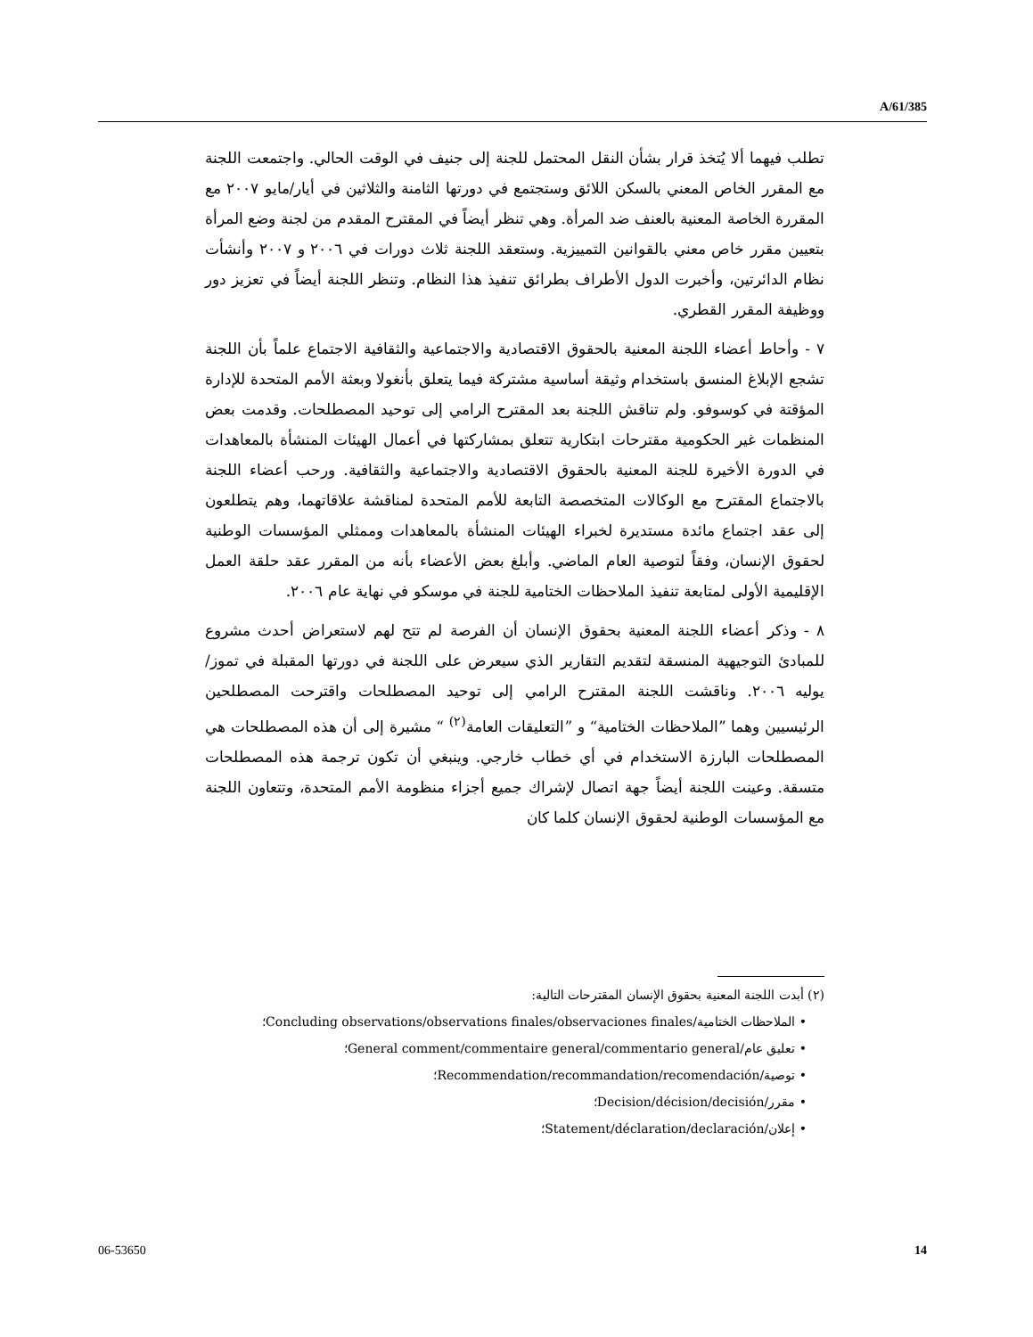A/61/385
تطلب فيهما ألا يُتخذ قرار بشأن النقل المحتمل للجنة إلى جنيف في الوقت الحالي. واجتمعت اللجنة مع المقرر الخاص المعني بالسكن اللائق وستجتمع في دورتها الثامنة والثلاثين في أيار/مايو ٢٠٠٧ مع المقررة الخاصة المعنية بالعنف ضد المرأة. وهي تنظر أيضاً في المقترح المقدم من لجنة وضع المرأة بتعيين مقرر خاص معني بالقوانين التمييزية. وستعقد اللجنة ثلاث دورات في ٢٠٠٦ و ٢٠٠٧ وأنشأت نظام الدائرتين، وأخبرت الدول الأطراف بطرائق تنفيذ هذا النظام. وتنظر اللجنة أيضاً في تعزيز دور ووظيفة المقرر القطري.
٧ - وأحاط أعضاء اللجنة المعنية بالحقوق الاقتصادية والاجتماعية والثقافية الاجتماع علماً بأن اللجنة تشجع الإبلاغ المنسق باستخدام وثيقة أساسية مشتركة فيما يتعلق بأنغولا وبعثة الأمم المتحدة للإدارة المؤقتة في كوسوفو. ولم تناقش اللجنة بعد المقترح الرامي إلى توحيد المصطلحات. وقدمت بعض المنظمات غير الحكومية مقترحات ابتكارية تتعلق بمشاركتها في أعمال الهيئات المنشأة بالمعاهدات في الدورة الأخيرة للجنة المعنية بالحقوق الاقتصادية والاجتماعية والثقافية. ورحب أعضاء اللجنة بالاجتماع المقترح مع الوكالات المتخصصة التابعة للأمم المتحدة لمناقشة علاقاتهما، وهم يتطلعون إلى عقد اجتماع مائدة مستديرة لخبراء الهيئات المنشأة بالمعاهدات وممثلي المؤسسات الوطنية لحقوق الإنسان، وفقاً لتوصية العام الماضي. وأبلغ بعض الأعضاء بأنه من المقرر عقد حلقة العمل الإقليمية الأولى لمتابعة تنفيذ الملاحظات الختامية للجنة في موسكو في نهاية عام ٢٠٠٦.
٨ - وذكر أعضاء اللجنة المعنية بحقوق الإنسان أن الفرصة لم تتح لهم لاستعراض أحدث مشروع للمبادئ التوجيهية المنسقة لتقديم التقارير الذي سيعرض على اللجنة في دورتها المقبلة في تموز/يوليه ٢٠٠٦. وناقشت اللجنة المقترح الرامي إلى توحيد المصطلحات واقترحت المصطلحين الرئيسيين وهما ”الملاحظات الختامية“ و ”التعليقات العامة<sup>(٢)</sup> “ مشيرة إلى أن هذه المصطلحات هي المصطلحات البارزة الاستخدام في أي خطاب خارجي. وينبغي أن تكون ترجمة هذه المصطلحات متسقة. وعينت اللجنة أيضاً جهة اتصال لإشراك جميع أجزاء منظومة الأمم المتحدة، وتتعاون اللجنة مع المؤسسات الوطنية لحقوق الإنسان كلما كان
(٢) أبدت اللجنة المعنية بحقوق الإنسان المقترحات التالية:
• الملاحظات الختامية/Concluding observations/observations finales/observaciones finales؛
• تعليق عام/General comment/commentaire general/commentario general؛
• توصية/Recommendation/recommandation/recomendación؛
• مقرر/Decision/décision/decisión؛
• إعلان/Statement/déclaration/declaración؛
06-53650 14